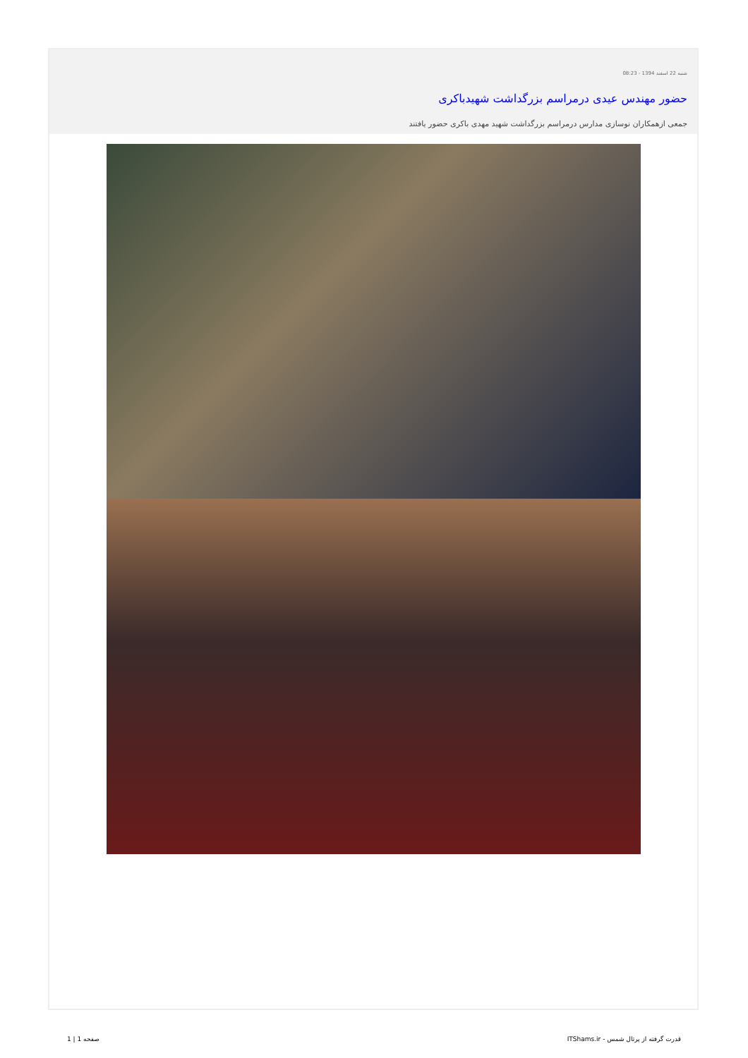شنبه 22 اسفند 1394 - 08:23
حضور مهندس عیدی درمراسم بزرگداشت شهیدباکری
جمعی ازهمکاران نوسازی مدارس درمراسم بزرگداشت شهید مهدی باکری حضور یافتند
قدرت گرفته از پرتال شمس - ITShams.ir صفحه 1 | 1